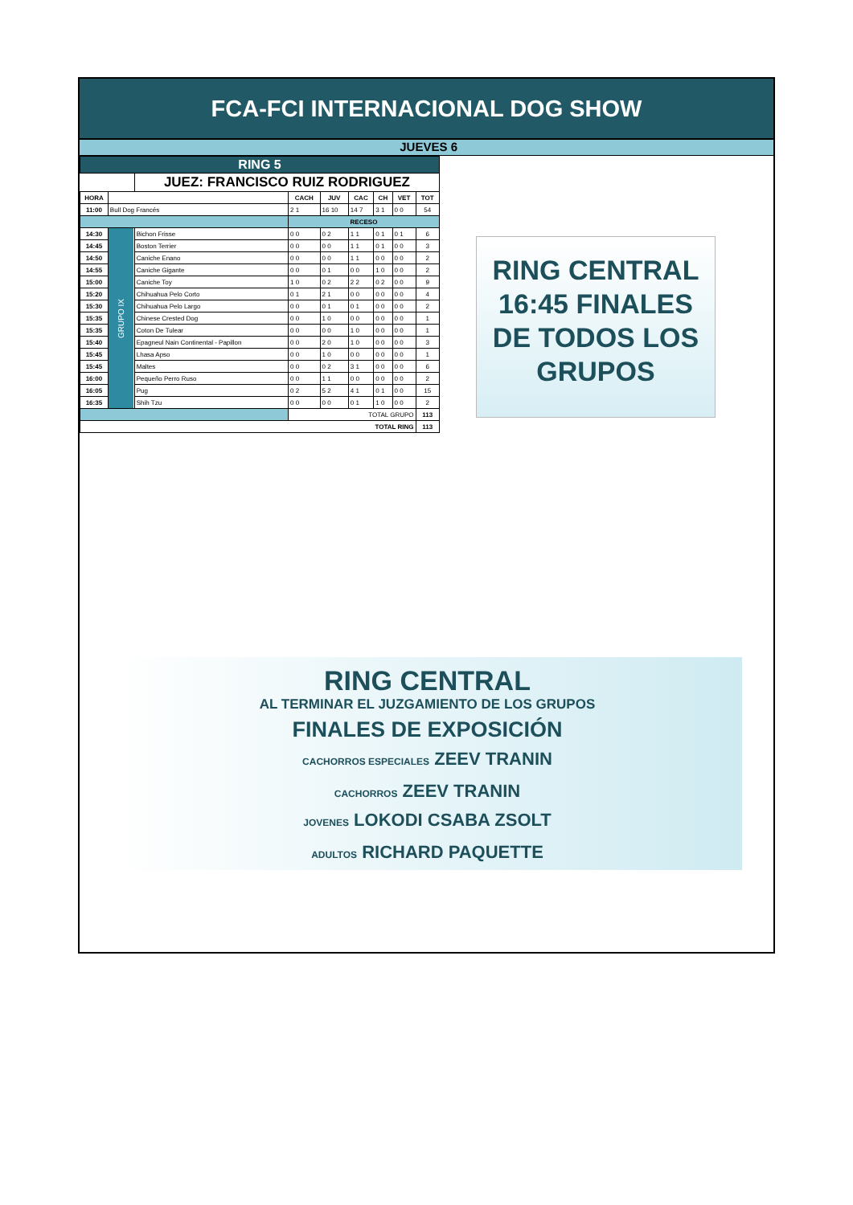FCA-FCI INTERNACIONAL DOG SHOW
JUEVES 6
| RING 5 | | | | | | | | |
| | | JUEZ: FRANCISCO RUIZ RODRIGUEZ | | | | | | |
| HORA | | | CACH | JUV | CAC | CH | VET | TOT |
| 11:00 | Bull Dog Francés | | 2 1 | 16 10 | 14 7 | 3 1 | 0 0 | 54 |
| | | | RECESO | | | | | |
| 14:30 | GRUPO IX | Bichon Frisse | 0 0 | 0 2 | 1 1 | 0 1 | 0 1 | 6 |
| 14:45 | | Boston Terrier | 0 0 | 0 0 | 1 1 | 0 1 | 0 0 | 3 |
| 14:50 | | Caniche Enano | 0 0 | 0 0 | 1 1 | 0 0 | 0 0 | 2 |
| 14:55 | | Caniche Gigante | 0 0 | 0 1 | 0 0 | 1 0 | 0 0 | 2 |
| 15:00 | | Caniche Toy | 1 0 | 0 2 | 2 2 | 0 2 | 0 0 | 9 |
| 15:20 | | Chihuahua Pelo Corto | 0 1 | 2 1 | 0 0 | 0 0 | 0 0 | 4 |
| 15:30 | | Chihuahua Pelo Largo | 0 0 | 0 1 | 0 1 | 0 0 | 0 0 | 2 |
| 15:35 | | Chinese Crested Dog | 0 0 | 1 0 | 0 0 | 0 0 | 0 0 | 1 |
| 15:35 | | Coton De Tulear | 0 0 | 0 0 | 1 0 | 0 0 | 0 0 | 1 |
| 15:40 | | Epagneul Nain Continental - Papillon | 0 0 | 2 0 | 1 0 | 0 0 | 0 0 | 3 |
| 15:45 | | Lhasa Apso | 0 0 | 1 0 | 0 0 | 0 0 | 0 0 | 1 |
| 15:45 | | Maltes | 0 0 | 0 2 | 3 1 | 0 0 | 0 0 | 6 |
| 16:00 | | Pequeño Perro Ruso | 0 0 | 1 1 | 0 0 | 0 0 | 0 0 | 2 |
| 16:05 | | Pug | 0 2 | 5 2 | 4 1 | 0 1 | 0 0 | 15 |
| 16:35 | | Shih Tzu | 0 0 | 0 0 | 0 1 | 1 0 | 0 0 | 2 |
| | | | TOTAL GRUPO | | | | | 113 |
| TOTAL RING | | | | | | | | 113 |
RING CENTRAL
16:45 FINALES
DE TODOS LOS
GRUPOS
RING CENTRAL
AL TERMINAR EL JUZGAMIENTO DE LOS GRUPOS
FINALES DE EXPOSICIÓN
CACHORROS ESPECIALES ZEEV TRANIN
CACHORROS ZEEV TRANIN
JOVENES LOKODI CSABA ZSOLT
ADULTOS RICHARD PAQUETTE